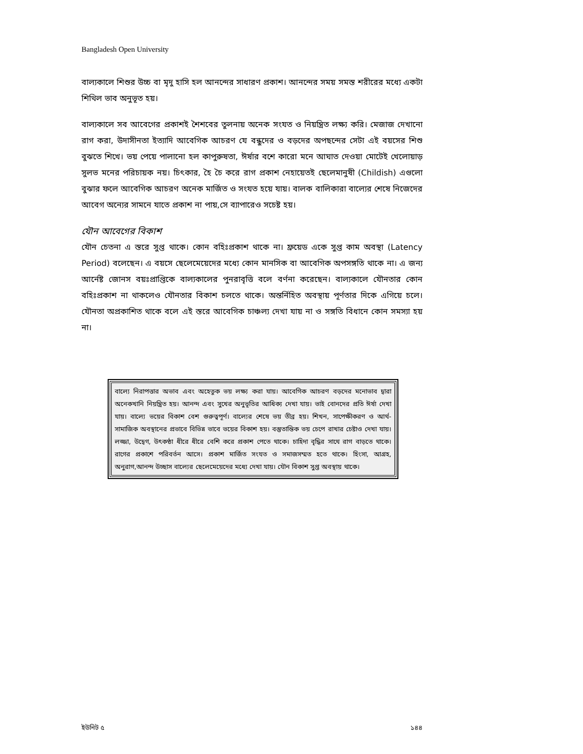Bangladesh Open University
বাল্যকালে শিশুর উচ্চ বা মৃদু হাসি হল আনন্দের সাধারণ প্রকাশ। আনন্দের সময় সমস্ত শরীরের মধ্যে একটা শিথিল ভাব অনুভূত হয়।
বাল্যকালে সব আবেগের প্রকাশই শৈশবের তুলনায় অনেক সংযত ও নিয়ন্ত্রিত লক্ষ্য করি। মেজাজ দেখানো রাগ করা, উদাসীনতা ইত্যাদি আবেগিক আচরণ যে বন্ধুদের ও বড়দের অপছন্দের সেটা এই বয়সের শিশু বুঝতে শিখে। ভয় পেয়ে পালানো হল কাপুরুষতা, ঈর্ষার বশে কারো মনে আঘাত দেওয়া মোটেই খেলোয়াড় সুলভ মনের পরিচায়ক নয়। চিৎকার, হৈ চৈ করে রাগ প্রকাশ নেহায়েতই ছেলেমানুষী (Childish) এগুলো বুঝার ফলে আবেগিক আচরণ অনেক মার্জিত ও সংযত হয়ে যায়। বালক বালিকারা বাল্যের শেষে নিজেদের আবেগ অন্যের সামনে যাতে প্রকাশ না পায়,সে ব্যাপারেও সচেষ্ট হয়।
যৌন আবেগের বিকাশ
যৌন চেতনা এ স্তরে সুপ্ত থাকে। কোন বহিঃপ্রকাশ থাকে না। ফ্রয়েড একে সুপ্ত কাম অবস্থা (Latency Period) বলেছেন। এ বয়সে ছেলেমেয়েদের মধ্যে কোন মানসিক বা আবেগিক অপসঙ্গতি থাকে না। এ জন্য আর্নেষ্ট জোনস বয়ঃপ্রাপ্তিকে বাল্যকালের পুনরাবৃত্তি বলে বর্ণনা করেছেন। বাল্যকালে যৌনতার কোন বহিঃপ্রকাশ না থাকলেও যৌনতার বিকাশ চলতে থাকে। অন্তর্নিহিত অবস্থায় পূর্ণতার দিকে এগিয়ে চলে। যৌনতা অপ্রকাশিত থাকে বলে এই স্তরে আবেগিক চাঞ্চল্য দেখা যায় না ও সঙ্গতি বিধানে কোন সমস্যা হয় না।
বাল্যে নিরাপত্তার অভাব এবং অহেতুক ভয় লক্ষ্য করা যায়। আবেগিক আচরণ বড়দের মনোভাব দ্বারা অনেকখানি নিয়ন্ত্রিত হয়। আনন্দ এবং সুখের অনুভূতির আধিক্য দেখা যায়। ভাই বোনদের প্রতি ঈর্ষা দেখা যায়। বাল্যে ভয়ের বিকাশ বেশ গুরুত্বপূর্ণ। বাল্যের শেষে ভয় তীব্র হয়। শিখন, সাপেক্ষীকরণ ও আর্থ-সামাজিক অবস্থানের প্রভাবে বিভিন্ন ভাবে ভয়ের বিকাশ হয়। বস্তুতান্তিক ভয় চেপে রাখার চেষ্টাও দেখা যায়। লজ্জা, উদ্বেগ, উৎকণ্ঠা ধীরে ধীরে বেশি করে প্রকাশ পেতে থাকে। চাহিদা বৃদ্ধির সাথে রাগ বাড়তে থাকে। রাগের প্রকাশে পরিবর্তন আসে। প্রকাশ মার্জিত সংযত ও সমাজসম্মত হতে থাকে। হিংসা, আগ্রহ, অনুরাগ,আনন্দ উচ্ছাস বাল্যের ছেলেমেয়েদের মধ্যে দেখা যায়। যৌন বিকাশ সুপ্ত অবস্থায় থাকে।
ইউনিট ৫ ১৪৪